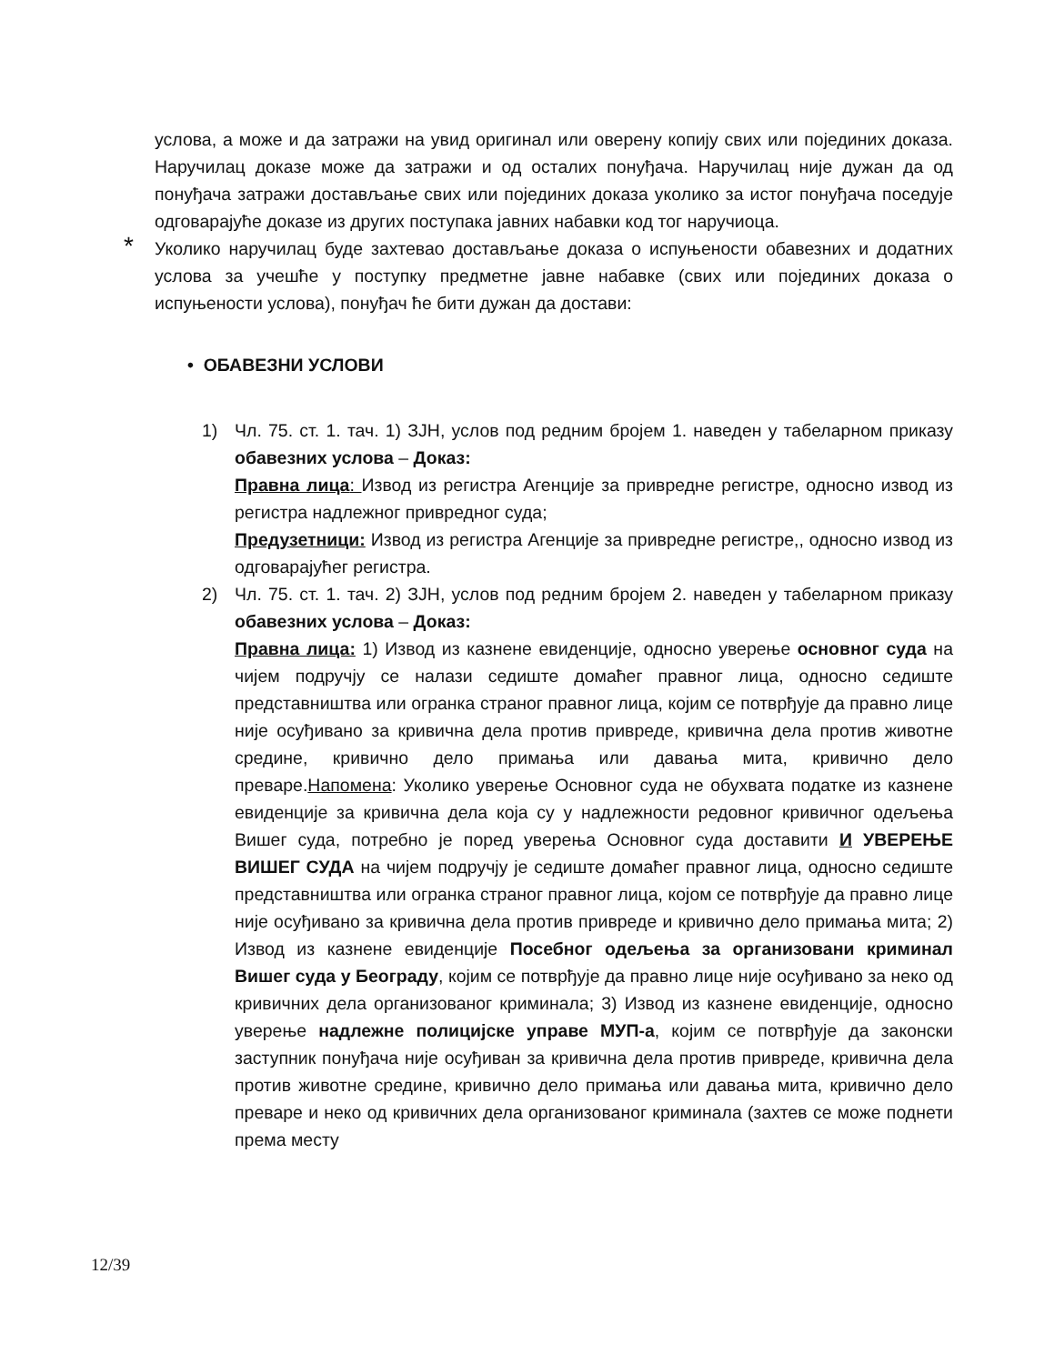услова, а може и да затражи на увид оригинал или оверену копију свих или појединих доказа. Наручилац доказе може да затражи и од осталих понуђача. Наручилац није дужан да од понуђача затражи достављање свих или појединих доказа уколико за истог понуђача поседује одговарајуће доказе из других поступака јавних набавки код тог наручиоца.
* Уколико наручилац буде захтевао достављање доказа о испуњености обавезних и додатних услова за учешће у поступку предметне јавне набавке (свих или појединих доказа о испуњености услова), понуђач ће бити дужан да достави:
• ОБАВЕЗНИ УСЛОВИ
1) Чл. 75. ст. 1. тач. 1) ЗЈН, услов под редним бројем 1. наведен у табеларном приказу обавезних услова – Доказ:
Правна лица: Извод из регистра Агенције за привредне регистре, односно извод из регистра надлежног привредног суда;
Предузетници: Извод из регистра Агенције за привредне регистре,, односно извод из одговарајућег регистра.
2) Чл. 75. ст. 1. тач. 2) ЗЈН, услов под редним бројем 2. наведен у табеларном приказу обавезних услова – Доказ:
Правна лица: 1) Извод из казнене евиденције, односно уверење основног суда на чијем подручју се налази седиште домаћег правног лица, односно седиште представништва или огранка страног правног лица, којим се потврђује да правно лице није осуђивано за кривична дела против привреде, кривична дела против животне средине, кривично дело примања или давања мита, кривично дело преваре.Напомена: Уколико уверење Основног суда не обухвата податке из казнене евиденције за кривична дела која су у надлежности редовног кривичног одељења Вишег суда, потребно је поред уверења Основног суда доставити И УВЕРЕЊЕ ВИШЕГ СУДА на чијем подручју је седиште домаћег правног лица, односно седиште представништва или огранка страног правног лица, којом се потврђује да правно лице није осуђивано за кривична дела против привреде и кривично дело примања мита; 2) Извод из казнене евиденције Посебног одељења за организовани криминал Вишег суда у Београду, којим се потврђује да правно лице није осуђивано за неко од кривичних дела организованог криминала; 3) Извод из казнене евиденције, односно уверење надлежне полицијске управе МУП-а, којим се потврђује да законски заступник понуђача није осуђиван за кривична дела против привреде, кривична дела против животне средине, кривично дело примања или давања мита, кривично дело преваре и неко од кривичних дела организованог криминала (захтев се може поднети према месту
12/39